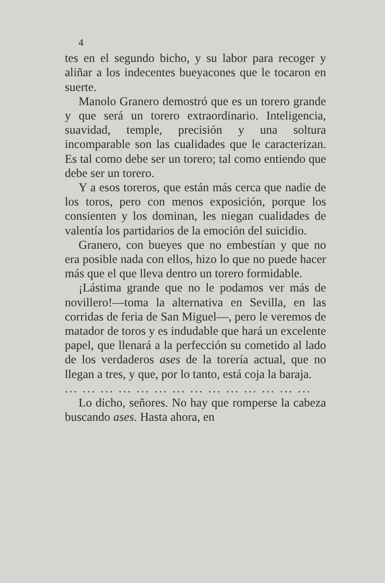4
tes en el segundo bicho, y su labor para recoger y aliñar a los indecentes bueyacones que le tocaron en suerte.
Manolo Granero demostró que es un torero grande y que será un torero extraordinario. Inteligencia, suavidad, temple, precisión y una soltura incomparable son las cualidades que le caracterizan. Es tal como debe ser un torero; tal como entiendo que debe ser un torero.
Y a esos toreros, que están más cerca que nadie de los toros, pero con menos exposición, porque los consienten y los dominan, les niegan cualidades de valentía los partidarios de la emoción del suicidio.
Granero, con bueyes que no embestían y que no era posible nada con ellos, hizo lo que no puede hacer más que el que lleva dentro un torero formidable.
¡Lástima grande que no le podamos ver más de novillero!—toma la alternativa en Sevilla, en las corridas de feria de San Miguel—, pero le veremos de matador de toros y es indudable que hará un excelente papel, que llenará a la perfección su cometido al lado de los verdaderos ases de la torería actual, que no llegan a tres, y que, por lo tanto, está coja la baraja.
... ... ... ... ... ... ... ... ... ... ... ... ... ...
Lo dicho, señores. No hay que romperse la cabeza buscando ases. Hasta ahora, en